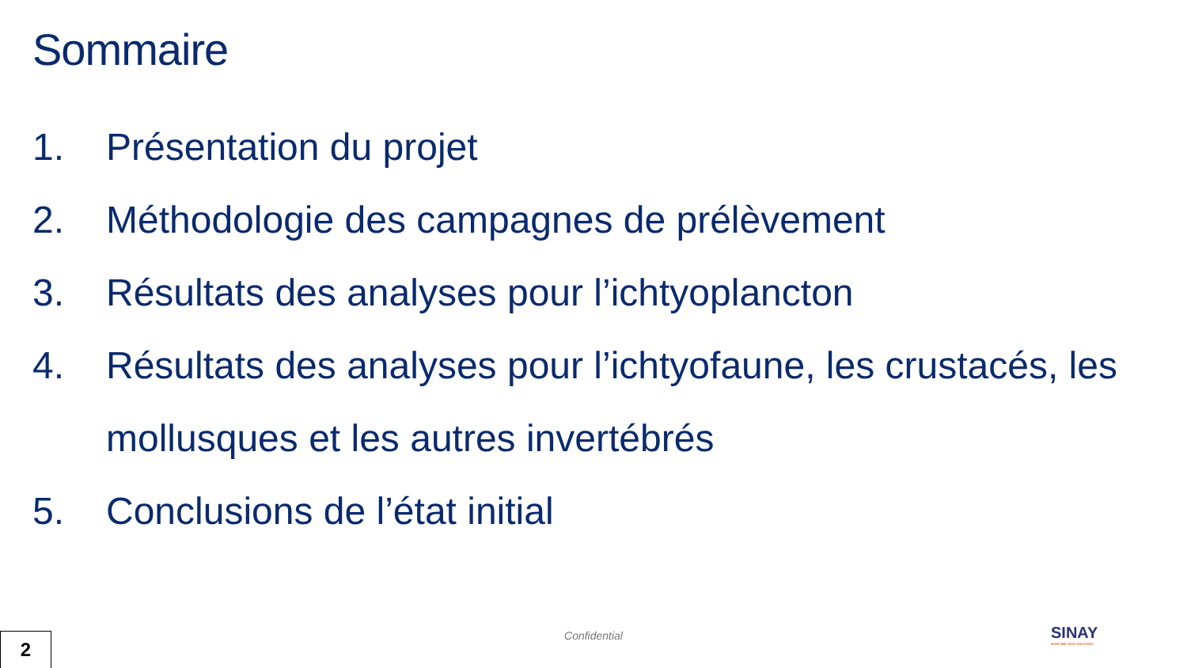Sommaire
1. Présentation du projet
2. Méthodologie des campagnes de prélèvement
3. Résultats des analyses pour l’ichtyoplancton
4. Résultats des analyses pour l’ichtyofaune, les crustacés, les mollusques et les autres invertébrés
5. Conclusions de l’état initial
Confidential 2 SINAY
MARITIME DATA SOLUTION